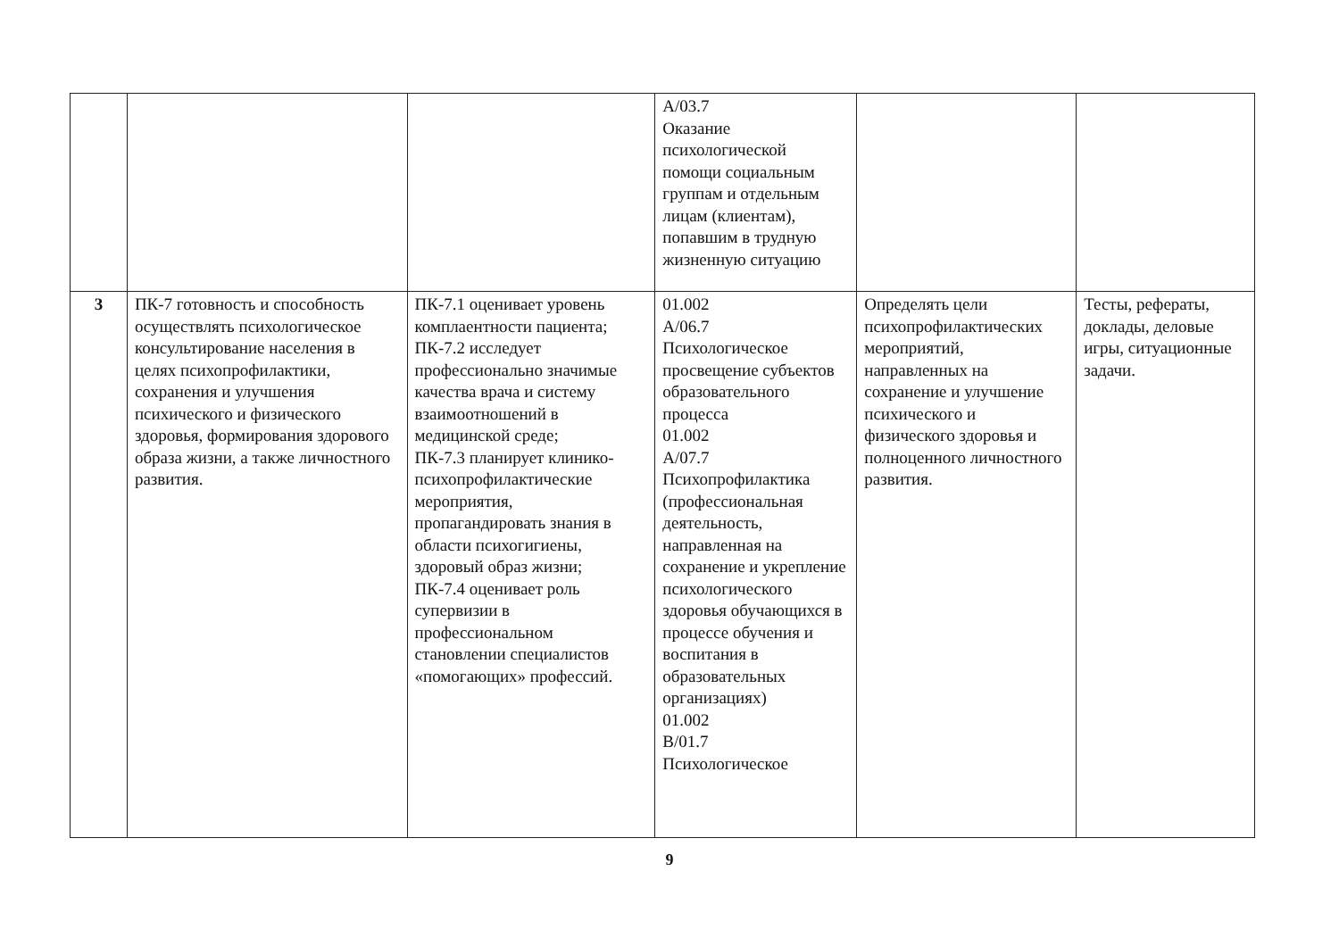| | | | А/03.7 Оказание психологической помощи социальным группам и отдельным лицам (клиентам), попавшим в трудную жизненную ситуацию | | |
| 3 | ПК-7 готовность и способность осуществлять психологическое консультирование населения в целях психопрофилактики, сохранения и улучшения психического и физического здоровья, формирования здорового образа жизни, а также личностного развития. | ПК-7.1 оценивает уровень комплаентности пациента; ПК-7.2 исследует профессионально значимые качества врача и систему взаимоотношений в медицинской среде; ПК-7.3 планирует клинико-психопрофилактические мероприятия, пропагандировать знания в области психогигиены, здоровый образ жизни; ПК-7.4 оценивает роль супервизии в профессиональном становлении специалистов «помогающих» профессий. | 01.002 А/06.7 Психологическое просвещение субъектов образовательного процесса 01.002 А/07.7 Психопрофилактика (профессиональная деятельность, направленная на сохранение и укрепление психологического здоровья обучающихся в процессе обучения и воспитания в образовательных организациях) 01.002 В/01.7 Психологическое | Определять цели психопрофилактических мероприятий, направленных на сохранение и улучшение психического и физического здоровья и полноценного личностного развития. | Тесты, рефераты, доклады, деловые игры, ситуационные задачи. |
9